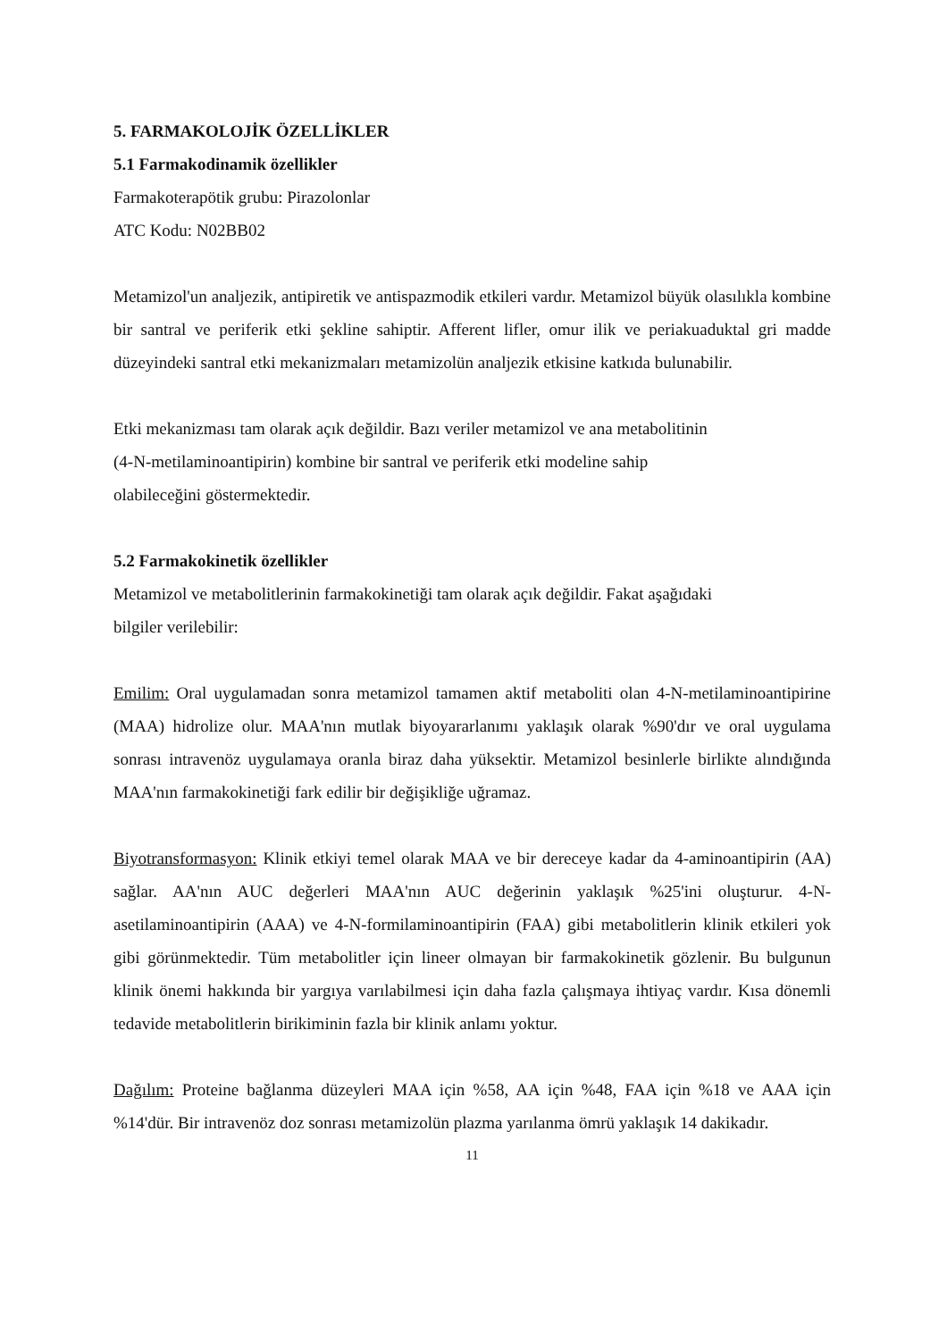5. FARMAKOLOJİK ÖZELLİKLER
5.1 Farmakodinamik özellikler
Farmakoterapötik grubu: Pirazolonlar
ATC Kodu: N02BB02
Metamizol'un analjezik, antipiretik ve antispazmodik etkileri vardır. Metamizol büyük olasılıkla kombine bir santral ve periferik etki şekline sahiptir. Afferent lifler, omur ilik ve periakuaduktal gri madde düzeyindeki santral etki mekanizmaları metamizolün analjezik etkisine katkıda bulunabilir.
Etki mekanizması tam olarak açık değildir. Bazı veriler metamizol ve ana metabolitinin
(4-N-metilaminoantipirin) kombine bir santral ve periferik etki modeline sahip
olabileceğini göstermektedir.
5.2 Farmakokinetik özellikler
Metamizol ve metabolitlerinin farmakokinetiği tam olarak açık değildir. Fakat aşağıdaki
bilgiler verilebilir:
Emilim: Oral uygulamadan sonra metamizol tamamen aktif metaboliti olan 4-N-metilaminoantipirine (MAA) hidrolize olur. MAA'nın mutlak biyoyararlanımı yaklaşık olarak %90'dır ve oral uygulama sonrası intravenöz uygulamaya oranla biraz daha yüksektir. Metamizol besinlerle birlikte alındığında MAA'nın farmakokinetiği fark edilir bir değişikliğe uğramaz.
Biyotransformasyon: Klinik etkiyi temel olarak MAA ve bir dereceye kadar da 4-aminoantipirin (AA) sağlar. AA'nın AUC değerleri MAA'nın AUC değerinin yaklaşık %25'ini oluşturur. 4-N-asetilaminoantipirin (AAA) ve 4-N-formilaminoantipirin (FAA) gibi metabolitlerin klinik etkileri yok gibi görünmektedir. Tüm metabolitler için lineer olmayan bir farmakokinetik gözlenir. Bu bulgunun klinik önemi hakkında bir yargıya varılabilmesi için daha fazla çalışmaya ihtiyaç vardır. Kısa dönemli tedavide metabolitlerin birikiminin fazla bir klinik anlamı yoktur.
Dağılım: Proteine bağlanma düzeyleri MAA için %58, AA için %48, FAA için %18 ve AAA için %14'dür. Bir intravenöz doz sonrası metamizolün plazma yarılanma ömrü yaklaşık 14 dakikadır.
11